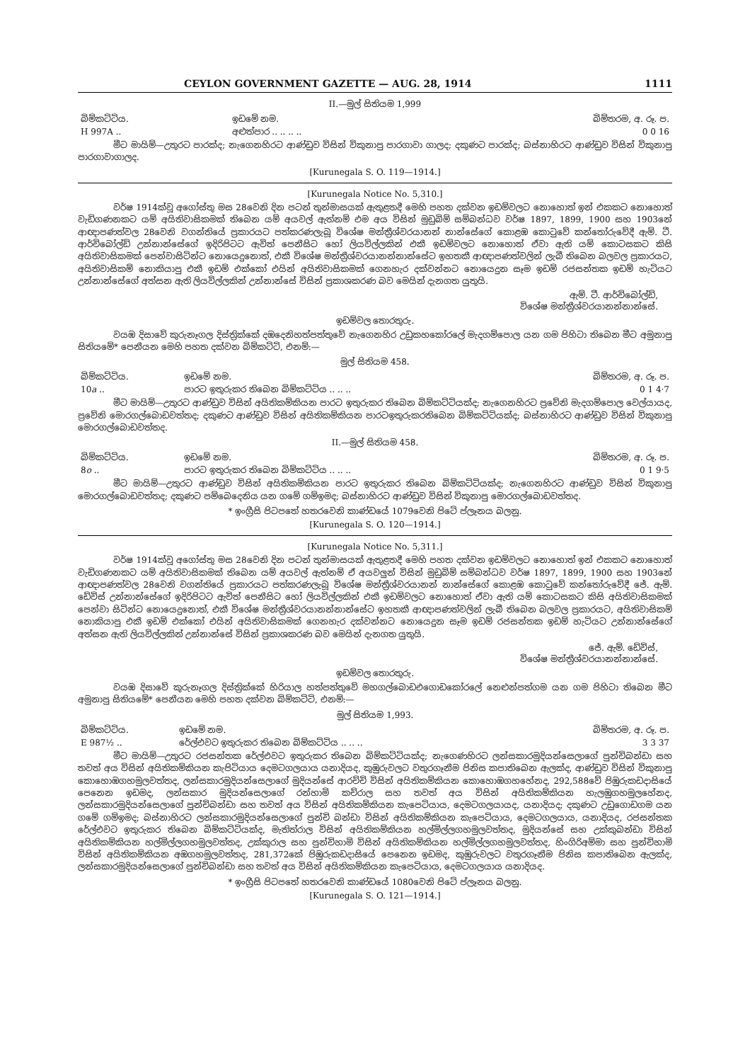CEYLON GOVERNMENT GAZETTE — AUG. 28, 1914 1111
II.—මුල් සිතියම 1,999
| බිම්කට්ටිය. | ඉඩමේ නම. | බිම්තරම, අ. රූ. ප. |
| --- | --- | --- |
| H 997A .. | අළුත්පාර .. .. .. .. | 0 0 16 |
මීට මායිම්—උතුරට පාරක්ද; නැගෙනහිරට ආණ්ඩුව විසින් විකුනාපු පාරගාවා ගාලද; දකුණට පාරක්ද; බස්නාහිරට ආණ්ඩුව විසින් විකුනාපු පාරගාවාගාලද.
[Kurunegala S. O. 119—1914.]
[Kurunegala Notice No. 5,310.]
වර්ෂ 1914ක්වූ අගෝස්තු මස 28වෙනි දින පටන් තුන්මාසයක් ඇතුළතදී මෙහි පහත දක්වන ඉඩම්වලට නොහොත් ඉන් එකකට නොහොත් වැඩිගණනකට යම් අයිතිවාසිකමක් තිබෙන යම් අයවල් ඇත්නම් එම අය විසින් මුඩුබිම් සම්බන්ධව වර්ෂ 1897, 1899, 1900 සහ 1903නේ ආඥාපණත්වල 28වෙනි වගන්තියේ ප්‍රකාරයට පත්කරණලැබූ විශේෂ මන්ත්‍රීශ්වරයානන් නාන්සේගේ කොළඹ කොටුවේ කන්තෝරුවේදී ඇම්. ටී. ආර්චිබෝල්ඩ් උන්නාන්සේගේ ඉදිරිපිටට ඇවිත් පෙනීසිට හෝ ලියවිල්ලකින් එකී ඉඩම්වලට නොහොත් ඒවා ඇති යම් කොටසකට කිසි අයිතිවාසිකමක් පෙන්වාසිටින්ට නොයෙදුනොත්, එකී විශේෂ මන්ත්‍රීශ්වරයානන්නාන්සේට ඉහතකී ආඥාපණත්වලින් ලැබී තිබෙන බලවල ප්‍රකාරයට, අයිතිවාසිකම් නොකියාපු එකී ඉඩම් එක්කෝ එයින් අයිතිවාසිකමක් ගෙනහැර දක්වන්නට නොයෙදුන සෑම ඉඩම් රජසන්තක ඉඩම් හැටියට උන්නාන්සේගේ අත්සන ඇති ලියවිල්ලකින් උන්නාන්සේ විසින් ප්‍රකාශකරණ බව මෙයින් දැනගත යුතුයි.
ඇම්. ටී. ආර්චිබෝල්ඩ්,
විශේෂ මන්ත්‍රීශ්වරයානන්නාන්සේ.
ඉඩම්වල තොරතුරු.
වයඹ දිසාවේ කුරුනෑගල දිස්ත්‍රික්කේ දඹදෙනිහත්පත්තුවේ නැගෙනහිර උඩුකහකෝරලේ මැදගම්පොල යන ගම පිහිටා තිබෙන මීට අමුනාපු සිතියමේ* පෙනීයන මෙහි පහත දක්වන බිම්කට්ටි, එනම්:—
මුල් සිතියම 458.
| බිම්කට්ටිය. | ඉඩමේ නම. | බිම්තරම, අ. රූ. ප. |
| --- | --- | --- |
| 10 a .. | පාරට ඉතුරුකර තිබෙන බිම්කට්ටිය .. .. .. | 0 1 4·7 |
මීට මායිම්—උතුරට ආණ්ඩුව විසින් අයිතිකම්කියන පාරට ඉතුරුකර තිබෙන බිම්කට්ටියක්ද; නැගෙනහිරට ප්‍රවේනි මැදගම්පොල වෙල්යායද, ප්‍රවේනි මොරගල්බොඩවත්තද; දකුණට ආණ්ඩුව විසින් අයිතිකම්කියන පාරටඉතුරුකරතිබෙන බිම්කට්ටියක්ද; බස්නාහිරට ආණ්ඩුව විසින් විකුනාපු මොරගල්බොඩවත්තද.
II.—මුල් සිතියම 458.
| බිම්කට්ටිය. | ඉඩමේ නම. | බිම්තරම, අ. රූ. ප. |
| --- | --- | --- |
| 8 o .. | පාරට ඉතුරුකර තිබෙන බිම්කට්ටිය .. .. .. | 0 1 9·5 |
මීට මායිම්—උතුරට ආණ්ඩුව විසින් අයිතිකම්කියන පාරට ඉතුරුකර තිබෙන බිම්කට්ටියක්ද; නැගෙනහිරට ආණ්ඩුව විසින් විකුනාපු මොරගල්බොඩවත්තද; දකුණට පම්බෙදෙනිය යන ගමේ ගම්ඉමද; බස්නාහිරට ආණ්ඩුව විසින් විකුනාපු මොරගල්බොඩවත්තද.
* ඉංග්‍රීසි පිටපතේ හතරවෙනි කාණ්ඩයේ 1079වෙනි පිටේ ප්ලෑනය බලනු.
[Kurunegala S. O. 120—1914.]
[Kurunegala Notice No. 5,311.]
වර්ෂ 1914ක්වූ අගෝස්තු මස 28වෙනි දින පටන් තුන්මාසයක් ඇතුළතදී මෙහි පහත දක්වන ඉඩම්වලට නොහොත් ඉන් එකකට නොහොත් වැඩිගණනකට යම් අයිතිවාසිකමක් තිබෙන යම් අයවල් ඇත්නම් ඒ අයවලුන් විසින් මුඩුබිම් සම්බන්ධව වර්ෂ 1897, 1899, 1900 සහ 1903නේ ආඥාපණත්වල 28වෙනි වගන්තියේ ප්‍රකාරයට පත්කරණලැබූ විශේෂ මන්ත්‍රීශ්වරයානන් නාන්සේගේ කොළඹ කොටුවේ කන්තෝරුවේදී ජේ. ඇම්. ඩේවිස් උන්නාන්සේගේ ඉදිරිපිටට ඇවිත් පෙනීසිට හෝ ලියවිල්ලකින් එකී ඉඩම්වලට නොහොත් ඒවා ඇති යම් කොටසකට කිසි අයිතිවාසිකමක් පෙන්වා සිටින්ට නොයෙදුනොත්, එකී විශේෂ මන්ත්‍රීශ්වරයානන්නාන්සේට ඉහතකී ආඥාපණත්වලින් ලැබී තිබෙන බලවල ප්‍රකාරයට, අයිතිවාසිකම් නොකියාපු එකී ඉඩම් එක්කෝ එයින් අයිතිවාසිකමක් ගෙනහැර දක්වන්නට නොයෙදුන සෑම ඉඩම් රජසන්තක ඉඩම් හැටියට උන්නාන්සේගේ අත්සන ඇති ලියවිල්ලකින් උන්නාන්සේ විසින් ප්‍රකාශකරණ බව මෙයින් දැනගත යුතුයි.
ජේ. ඇම්. ඩේවිස්,
විශේෂ මන්ත්‍රීශ්වරයානන්නාන්සේ.
ඉඩම්වල තොරතුරු.
වයඹ දිසාවේ කුරුනෑගල දිස්ත්‍රික්කේ හිරියාල හත්පත්තුවේ මහගල්බොඩඑගොඩකෝරලේ නෙළුන්පත්ගම යන ගම පිහිටා තිබෙන මීට අමුනාපු සිතියමේ* පෙනීයන මෙහි පහත දක්වන බිම්කට්ටි, එනම්:—
මුල් සිතියම 1,993.
| බිම්කට්ටිය. | ඉඩමේ නම. | බිම්තරම, අ. රූ. ප. |
| --- | --- | --- |
| E 987½ .. | රේල්එවට ඉතුරුකර තිබෙන බිම්කට්ටිය .. .. .. | 3 3 37 |
මීට මායිම්—උතුරට රජසන්තක රේල්එවට ඉතුරුකර තිබෙන බිම්කට්ටියක්ද; නැගෙණහිරට ලන්සකාරමුදියන්සෙලාගේ පුන්චිබන්ඩා සහ තවත් අය විසින් අයිතිකම්කියන කැපිටියාය දෙමටගලයාය යනාදියද, කුඹුරුවලට වතුරගෑනීම පිනිස කපාතිබෙන ඇලක්ද, ආණ්ඩුව විසින් විකුනාපු කොහොඹගහමුලවත්තද, ලන්සකාරමුදියන්සෙලාගේ මුදියන්සේ ආරච්චි විසින් අයිතිකම්කියන කොහොඹගහහේනද, 292,588වේ පිඹුරුකඩදාසියේ පෙනෙන ඉඩමද, ලන්සකාර මුදියන්සෙලාගේ රන්හාමි කච්රාල සහ තවත් අය විසින් අයිතිකම්කියන හැලඹුගහමුලහේනද, ලන්සකාරමුදියන්සෙලාගේ පුන්චිබන්ඩා සහ තවත් අය විසින් අයිතිකම්කියන කැපෙටියාය, දෙමටගලයායද, යනාදියද; දකුණට උඩුගොඩගම යන ගමේ ගම්ඉමද; බස්නාහිරට ලන්සකාරමුදියන්සෙලාගේ පුන්චි බන්ඩා විසින් අයිතිකම්කියන කැපෙටියාය, දෙමටගලයාය, යනාදියද, රජසන්තක රේල්එවට ඉතුරුකර තිබෙන බිම්කට්ටියක්ද, මැතිත්රාල විසින් අයිතිකම්කියන හල්මිල්ලගහමුලවත්තද, මුදියන්සේ සහ උක්කුබන්ඩා විසින් අයිතිකම්කියන හල්මිල්ලගහමුලවත්තද, උක්කුරාල සහ පුන්චිහාමි විසින් අයිතිකම්කියන හල්මිල්ලගහමුලවත්තද, හිංගිරිඅම්මා සහ පුන්චිහාමි විසින් අයිතිකම්කියන අඹගහමුලවත්තද, 281,372කේ පිඹුරුකඩදාසියේ පෙනෙන ඉඩමද, කුඹුරුවලට වතුරගෑනීම පිනිස කපාතිබෙන ඇලක්ද, ලන්සකාරමුදියන්සෙලාගේ පුන්චිබන්ඩා සහ තවත් අය විසින් අයිතිකම්කියන කැපෙටියාය, දෙමටගලයාය යනාදියද.
* ඉංග්‍රීසි පිටපතේ හතරවෙනි කාණ්ඩයේ 1080වෙනි පිටේ ප්ලෑනය බලනු.
[Kurunegala S. O. 121—1914.]